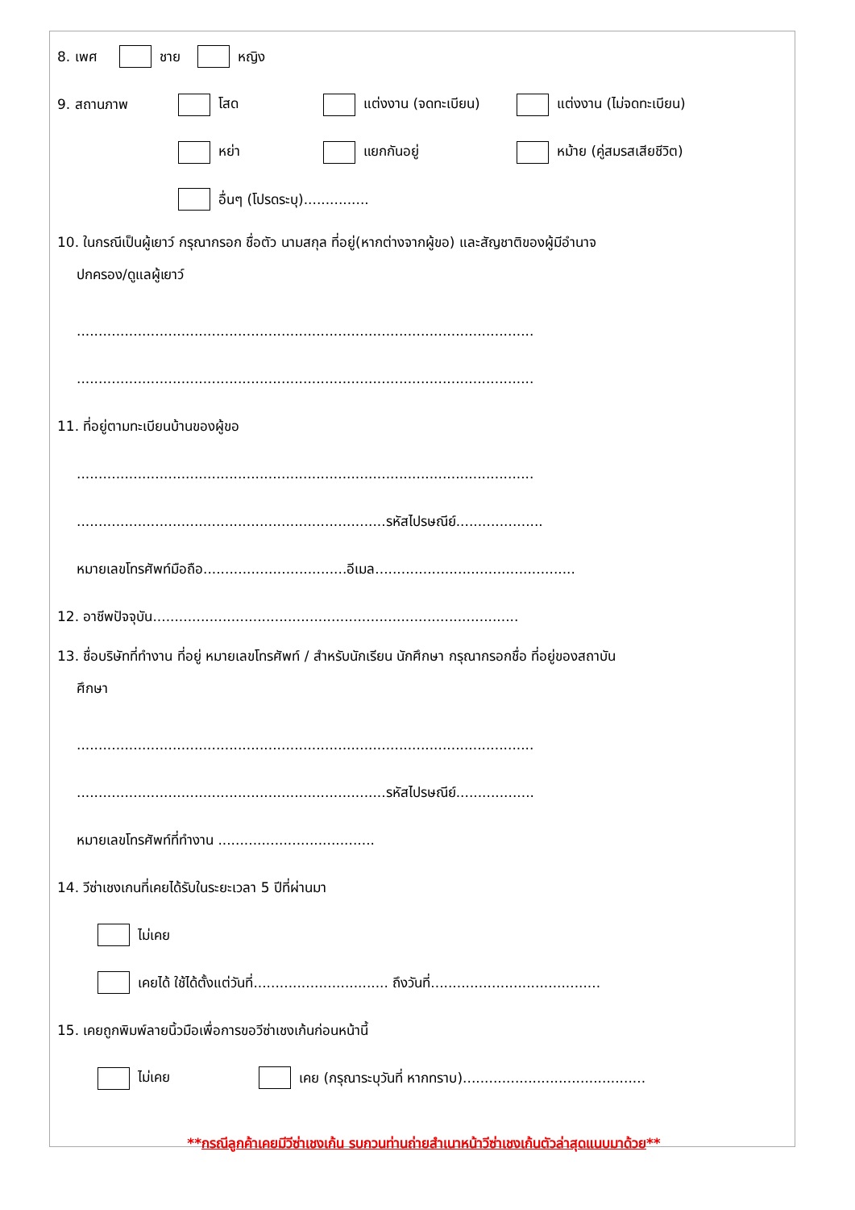8. เพศ ชาย หญิง
9. สถานภาพ โสด แต่งงาน (จดทะเบียน) แต่งงาน (ไม่จดทะเบียน)
หย่า แยกกันอยู่ หม้าย (คู่สมรสเสียชีวิต)
อื่นๆ (โปรดระบุ)...............
10. ในกรณีเป็นผู้เยาว์ กรุณากรอก ชื่อตัว นามสกุล ที่อยู่(หากต่างจากผู้ขอ) และสัญชาติของผู้มีอำนาจ
ปกครอง/ดูแลผู้เยาว์
.........................................................................................................
.........................................................................................................
11. ที่อยู่ตามทะเบียนบ้านของผู้ขอ
.........................................................................................................
.......................................................................รหัสไปรษณีย์....................
หมายเลขโทรศัพท์มือถือ.................................อีเมล..............................................
12. อาชีพปัจจุบัน....................................................................................
13. ชื่อบริษัทที่ทำงาน ที่อยู่ หมายเลขโทรศัพท์ / สำหรับนักเรียน นักศึกษา กรุณากรอกชื่อ ที่อยู่ของสถาบัน
ศึกษา
.........................................................................................................
.......................................................................รหัสไปรษณีย์..................
หมายเลขโทรศัพท์ที่ทำงาน ....................................
14. วีซ่าเชงเกนที่เคยได้รับในระยะเวลา 5 ปีที่ผ่านมา
ไม่เคย
เคยได้ ใช้ได้ตั้งแต่วันที่............................... ถึงวันที่.......................................
15. เคยถูกพิมพ์ลายนิ้วมือเพื่อการขอวีซ่าเชงเก้นก่อนหน้านี้
ไม่เคย เคย (กรุณาระบุวันที่ หากทราบ)..........................................
**กรณีลูกค้าเคยมีวีซ่าเชงเก้น รบกวนท่านถ่ายสำเนาหน้าวีซ่าเชงเก้นตัวล่าสุดแนบมาด้วย**